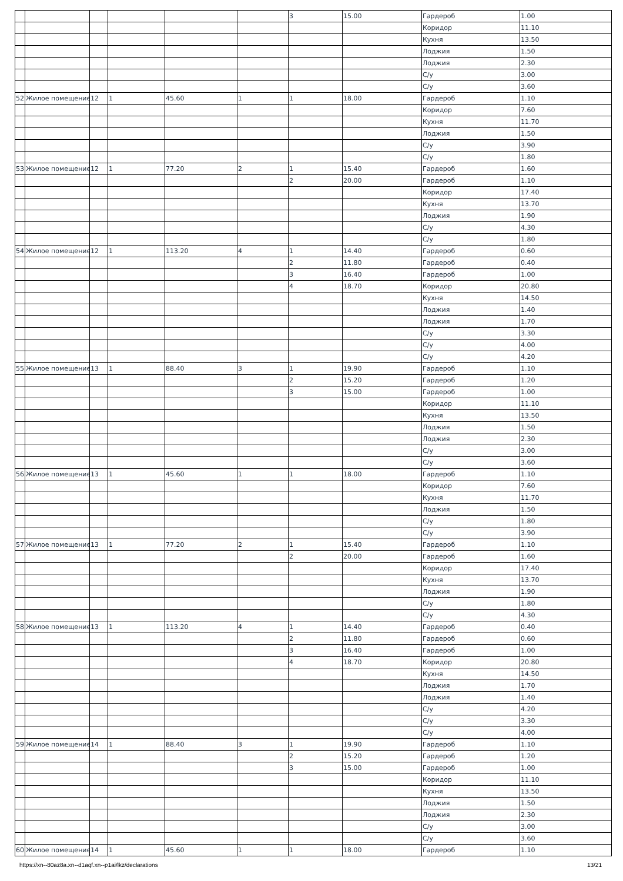| | | | | | | 3 | 15.00 | Гардероб | 1.00 |
| | | | | | | | | Коридор | 11.10 |
| | | | | | | | | Кухня | 13.50 |
| | | | | | | | | Лоджия | 1.50 |
| | | | | | | | | Лоджия | 2.30 |
| | | | | | | | | С/у | 3.00 |
| | | | | | | | | С/у | 3.60 |
| 52 | Жилое помещение | 12 | 1 | 45.60 | 1 | 1 | 18.00 | Гардероб | 1.10 |
| | | | | | | | | Коридор | 7.60 |
| | | | | | | | | Кухня | 11.70 |
| | | | | | | | | Лоджия | 1.50 |
| | | | | | | | | С/у | 3.90 |
| | | | | | | | | С/у | 1.80 |
| 53 | Жилое помещение | 12 | 1 | 77.20 | 2 | 1 | 15.40 | Гардероб | 1.60 |
| | | | | | | 2 | 20.00 | Гардероб | 1.10 |
| | | | | | | | | Коридор | 17.40 |
| | | | | | | | | Кухня | 13.70 |
| | | | | | | | | Лоджия | 1.90 |
| | | | | | | | | С/у | 4.30 |
| | | | | | | | | С/у | 1.80 |
| 54 | Жилое помещение | 12 | 1 | 113.20 | 4 | 1 | 14.40 | Гардероб | 0.60 |
| | | | | | | 2 | 11.80 | Гардероб | 0.40 |
| | | | | | | 3 | 16.40 | Гардероб | 1.00 |
| | | | | | | 4 | 18.70 | Коридор | 20.80 |
| | | | | | | | | Кухня | 14.50 |
| | | | | | | | | Лоджия | 1.40 |
| | | | | | | | | Лоджия | 1.70 |
| | | | | | | | | С/у | 3.30 |
| | | | | | | | | С/у | 4.00 |
| | | | | | | | | С/у | 4.20 |
| 55 | Жилое помещение | 13 | 1 | 88.40 | 3 | 1 | 19.90 | Гардероб | 1.10 |
| | | | | | | 2 | 15.20 | Гардероб | 1.20 |
| | | | | | | 3 | 15.00 | Гардероб | 1.00 |
| | | | | | | | | Коридор | 11.10 |
| | | | | | | | | Кухня | 13.50 |
| | | | | | | | | Лоджия | 1.50 |
| | | | | | | | | Лоджия | 2.30 |
| | | | | | | | | С/у | 3.00 |
| | | | | | | | | С/у | 3.60 |
| 56 | Жилое помещение | 13 | 1 | 45.60 | 1 | 1 | 18.00 | Гардероб | 1.10 |
| | | | | | | | | Коридор | 7.60 |
| | | | | | | | | Кухня | 11.70 |
| | | | | | | | | Лоджия | 1.50 |
| | | | | | | | | С/у | 1.80 |
| | | | | | | | | С/у | 3.90 |
| 57 | Жилое помещение | 13 | 1 | 77.20 | 2 | 1 | 15.40 | Гардероб | 1.10 |
| | | | | | | 2 | 20.00 | Гардероб | 1.60 |
| | | | | | | | | Коридор | 17.40 |
| | | | | | | | | Кухня | 13.70 |
| | | | | | | | | Лоджия | 1.90 |
| | | | | | | | | С/у | 1.80 |
| | | | | | | | | С/у | 4.30 |
| 58 | Жилое помещение | 13 | 1 | 113.20 | 4 | 1 | 14.40 | Гардероб | 0.40 |
| | | | | | | 2 | 11.80 | Гардероб | 0.60 |
| | | | | | | 3 | 16.40 | Гардероб | 1.00 |
| | | | | | | 4 | 18.70 | Коридор | 20.80 |
| | | | | | | | | Кухня | 14.50 |
| | | | | | | | | Лоджия | 1.70 |
| | | | | | | | | Лоджия | 1.40 |
| | | | | | | | | С/у | 4.20 |
| | | | | | | | | С/у | 3.30 |
| | | | | | | | | С/у | 4.00 |
| 59 | Жилое помещение | 14 | 1 | 88.40 | 3 | 1 | 19.90 | Гардероб | 1.10 |
| | | | | | | 2 | 15.20 | Гардероб | 1.20 |
| | | | | | | 3 | 15.00 | Гардероб | 1.00 |
| | | | | | | | | Коридор | 11.10 |
| | | | | | | | | Кухня | 13.50 |
| | | | | | | | | Лоджия | 1.50 |
| | | | | | | | | Лоджия | 2.30 |
| | | | | | | | | С/у | 3.00 |
| | | | | | | | | С/у | 3.60 |
| 60 | Жилое помещение | 14 | 1 | 45.60 | 1 | 1 | 18.00 | Гардероб | 1.10 |
https://xn--80az8a.xn--d1aqf.xn--p1ai/lkz/declarations 13/21